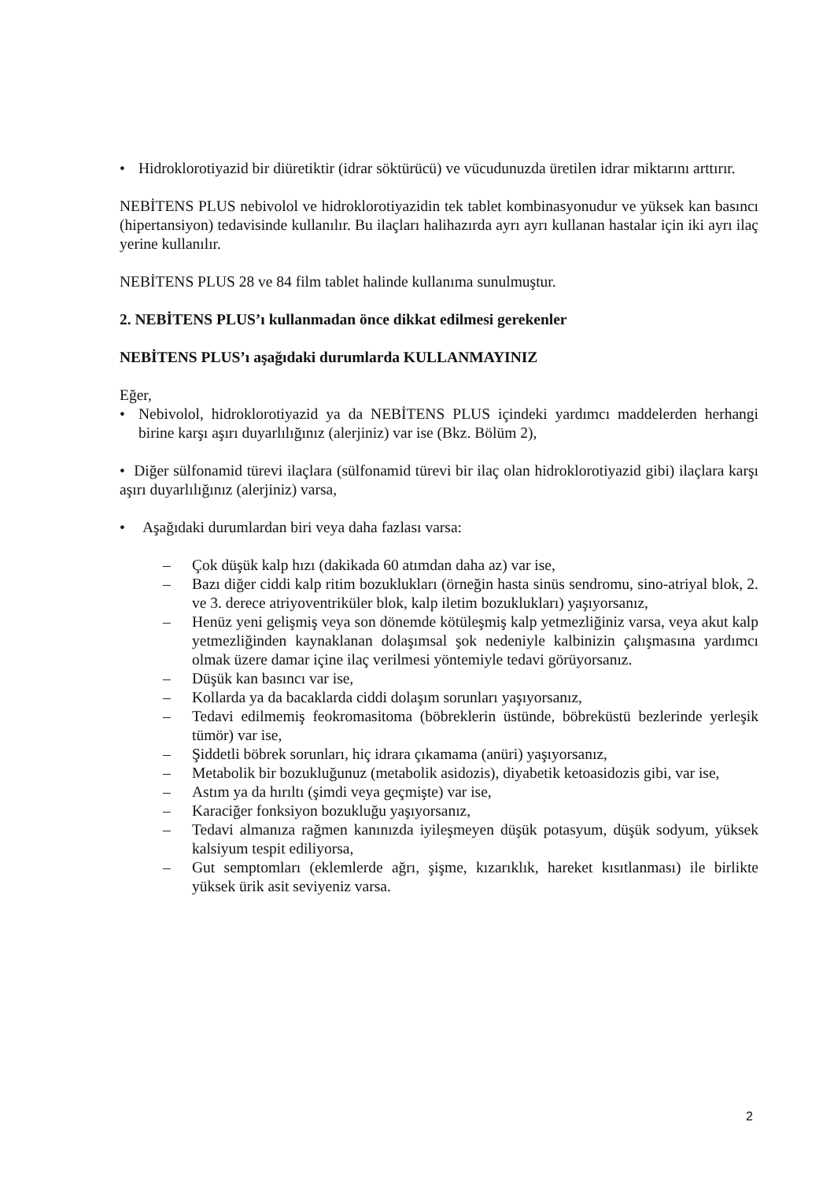• Hidroklorotiyazid bir diüretiktir (idrar söktürücü) ve vücudunuzda üretilen idrar miktarını arttırır.
NEBİTENS PLUS nebivolol ve hidroklorotiyazidin tek tablet kombinasyonudur ve yüksek kan basıncı (hipertansiyon) tedavisinde kullanılır. Bu ilaçları halihazırda ayrı ayrı kullanan hastalar için iki ayrı ilaç yerine kullanılır.
NEBİTENS PLUS 28 ve 84 film tablet halinde kullanıma sunulmuştur.
2. NEBİTENS PLUS’ı kullanmadan önce dikkat edilmesi gerekenler
NEBİTENS PLUS’ı aşağıdaki durumlarda KULLANMAYINIZ
Eğer,
• Nebivolol, hidroklorotiyazid ya da NEBİTENS PLUS içindeki yardımcı maddelerden herhangi birine karşı aşırı duyarlılığınız (alerjiniz) var ise (Bkz. Bölüm 2),
• Diğer sülfonamid türevi ilaçlara (sülfonamid türevi bir ilaç olan hidroklorotiyazid gibi) ilaçlara karşı aşırı duyarlılığınız (alerjiniz) varsa,
• Aşağıdaki durumlardan biri veya daha fazlası varsa:
– Çok düşük kalp hızı (dakikada 60 atımdan daha az) var ise,
– Bazı diğer ciddi kalp ritim bozuklukları (örneğin hasta sinüs sendromu, sino-atriyal blok, 2. ve 3. derece atriyoventriküler blok, kalp iletim bozuklukları) yaşıyorsanız,
– Henüz yeni gelişmiş veya son dönemde kötüleşmiş kalp yetmezliğiniz varsa, veya akut kalp yetmezliğinden kaynaklanan dolaşımsal şok nedeniyle kalbinizin çalışmasına yardımcı olmak üzere damar içine ilaç verilmesi yöntemiyle tedavi görüyorsanız.
– Düşük kan basıncı var ise,
– Kollarda ya da bacaklarda ciddi dolaşım sorunları yaşıyorsanız,
– Tedavi edilmemiş feokromasitoma (böbreklerin üstünde, böbreküstü bezlerinde yerleşik tümör) var ise,
– Şiddetli böbrek sorunları, hiç idrara çıkamama (anüri) yaşıyorsanız,
– Metabolik bir bozukluğunuz (metabolik asidozis), diyabetik ketoasidozis gibi, var ise,
– Astım ya da hırıltı (şimdi veya geçmişte) var ise,
– Karaciğer fonksiyon bozukluğu yaşıyorsanız,
– Tedavi almanıza rağmen kanınızda iyileşmeyen düşük potasyum, düşük sodyum, yüksek kalsiyum tespit ediliyorsa,
– Gut semptomları (eklemlerde ağrı, şişme, kızarıklık, hareket kısıtlanması) ile birlikte yüksek ürik asit seviyeniz varsa.
2